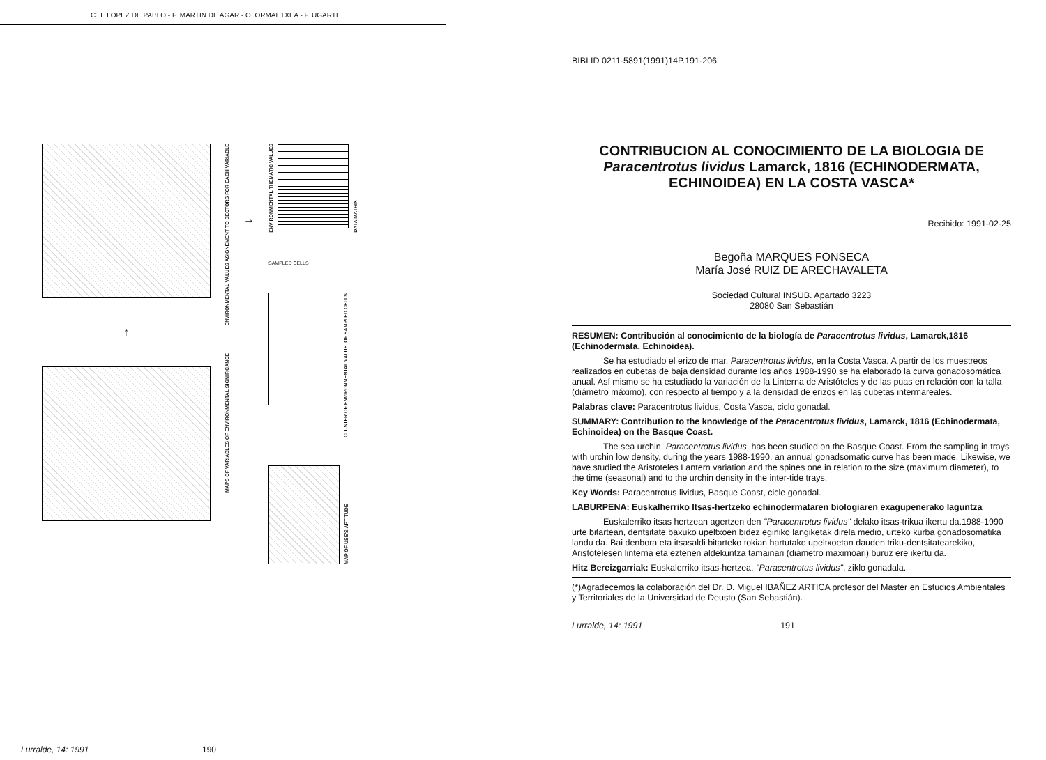C. T. LOPEZ DE PABLO - P. MARTIN DE AGAR - O. ORMAETXEA - F. UGARTE
↑
ENVIRONMENTAL VALUES ASIGNEMENT TO SECTORS FOR EACH VARIABLE
MAPS OF VARIABLES OF ENVIRONMENTAL SIGNIFICANCE
→
ENVIRONMENTAL THEMATIC VALUES
DATA MATRIX
SAMPLED CELLS
CLUSTER OF ENVIRONMENTAL VALUE. OF SAMPLED CELLS
MAP OF USE'S APTITUDE
Lurralde, 14: 1991 190
BIBLID 0211-5891(1991)14P.191-206
CONTRIBUCION AL CONOCIMIENTO DE LA BIOLOGIA DE Paracentrotus lividus Lamarck, 1816 (ECHINODERMATA, ECHINOIDEA) EN LA COSTA VASCA*
Recibido: 1991-02-25
Begoña MARQUES FONSECA
María José RUIZ DE ARECHAVALETA
Sociedad Cultural INSUB. Apartado 3223
28080 San Sebastián
RESUMEN: Contribución al conocimiento de la biología de Paracentrotus lividus, Lamarck,1816 (Echinodermata, Echinoidea).
Se ha estudiado el erizo de mar, Paracentrotus lividus, en la Costa Vasca. A partir de los muestreos realizados en cubetas de baja densidad durante los años 1988-1990 se ha elaborado la curva gonadosomática anual. Así mismo se ha estudiado la variación de la Linterna de Aristóteles y de las puas en relación con la talla (diámetro máximo), con respecto al tiempo y a la densidad de erizos en las cubetas intermareales.
Palabras clave: Paracentrotus lividus, Costa Vasca, ciclo gonadal.
SUMMARY: Contribution to the knowledge of the Paracentrotus lividus, Lamarck, 1816 (Echinodermata, Echinoidea) on the Basque Coast.
The sea urchin, Paracentrotus lividus, has been studied on the Basque Coast. From the sampling in trays with urchin low density, during the years 1988-1990, an annual gonadsomatic curve has been made. Likewise, we have studied the Aristoteles Lantern variation and the spines one in relation to the size (maximum diameter), to the time (seasonal) and to the urchin density in the inter-tide trays.
Key Words: Paracentrotus lividus, Basque Coast, cicle gonadal.
LABURPENA: Euskalherriko Itsas-hertzeko echinodermataren biologiaren exagupenerako laguntza
Euskalerriko itsas hertzean agertzen den "Paracentrotus lividus" delako itsas-trikua ikertu da.1988-1990 urte bitartean, dentsitate baxuko upeltxoen bidez eginiko langiketak direla medio, urteko kurba gonadosomatika landu da. Bai denbora eta itsasaldi bitarteko tokian hartutako upeltxoetan dauden triku-dentsitatearekiko, Aristotelesen linterna eta eztenen aldekuntza tamainari (diametro maximoari) buruz ere ikertu da.
Hitz Bereizgarriak: Euskalerriko itsas-hertzea, "Paracentrotus lividus", ziklo gonadala.
(*)Agradecemos la colaboración del Dr. D. Miguel IBAÑEZ ARTICA profesor del Master en Estudios Ambientales y Territoriales de la Universidad de Deusto (San Sebastián).
Lurralde, 14: 1991 191